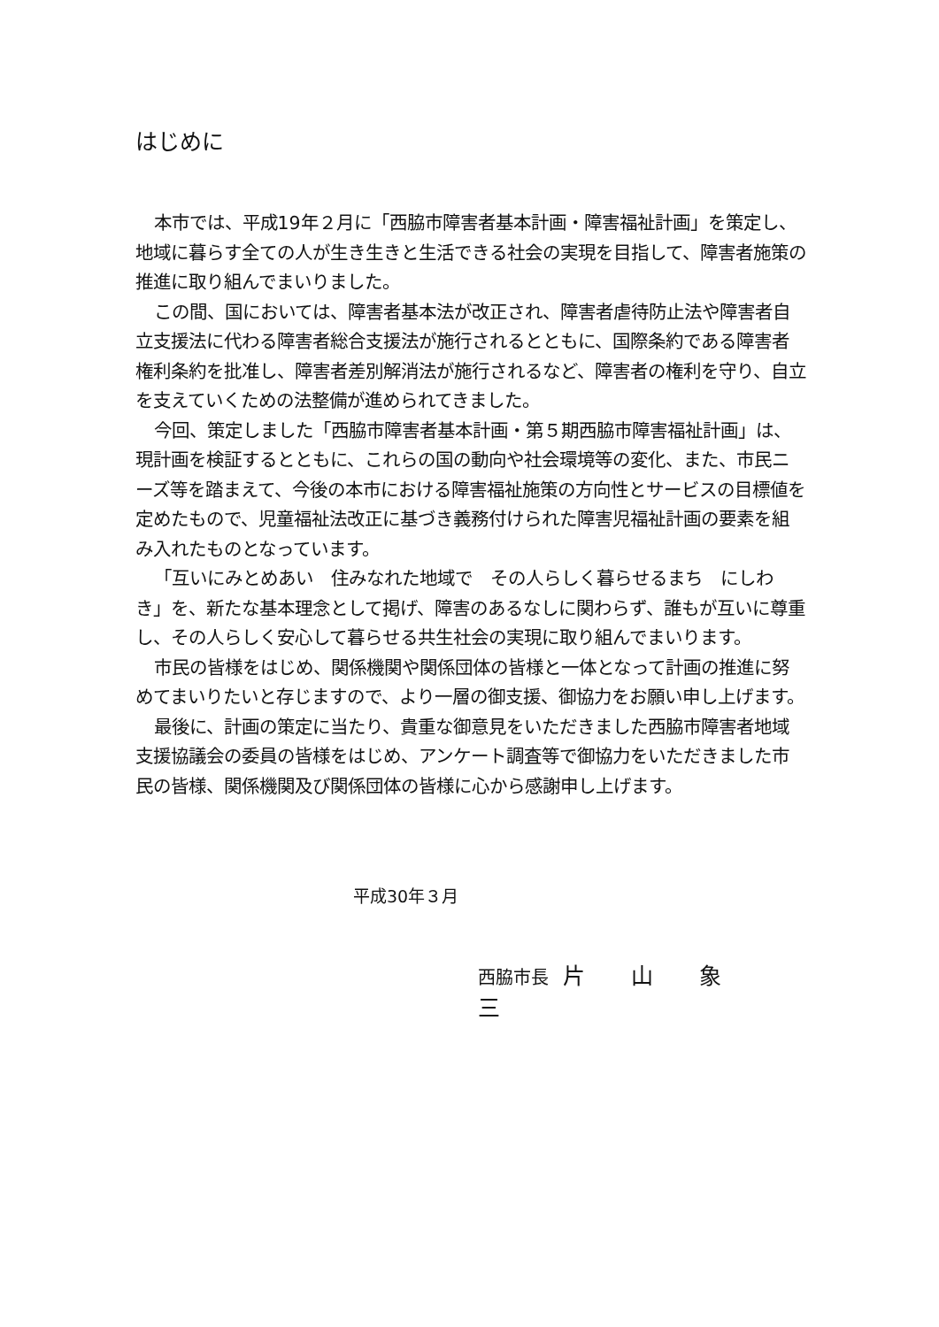はじめに
本市では、平成19年２月に「西脇市障害者基本計画・障害福祉計画」を策定し、地域に暮らす全ての人が生き生きと生活できる社会の実現を目指して、障害者施策の推進に取り組んでまいりました。
この間、国においては、障害者基本法が改正され、障害者虐待防止法や障害者自立支援法に代わる障害者総合支援法が施行されるとともに、国際条約である障害者権利条約を批准し、障害者差別解消法が施行されるなど、障害者の権利を守り、自立を支えていくための法整備が進められてきました。
今回、策定しました「西脇市障害者基本計画・第５期西脇市障害福祉計画」は、現計画を検証するとともに、これらの国の動向や社会環境等の変化、また、市民ニーズ等を踏まえて、今後の本市における障害福祉施策の方向性とサービスの目標値を定めたもので、児童福祉法改正に基づき義務付けられた障害児福祉計画の要素を組み入れたものとなっています。
「互いにみとめあい　住みなれた地域で　その人らしく暮らせるまち　にしわき」を、新たな基本理念として掲げ、障害のあるなしに関わらず、誰もが互いに尊重し、その人らしく安心して暮らせる共生社会の実現に取り組んでまいります。
市民の皆様をはじめ、関係機関や関係団体の皆様と一体となって計画の推進に努めてまいりたいと存じますので、より一層の御支援、御協力をお願い申し上げます。
最後に、計画の策定に当たり、貴重な御意見をいただきました西脇市障害者地域支援協議会の委員の皆様をはじめ、アンケート調査等で御協力をいただきました市民の皆様、関係機関及び関係団体の皆様に心から感謝申し上げます。
平成30年３月
西脇市長 片 山 象 三